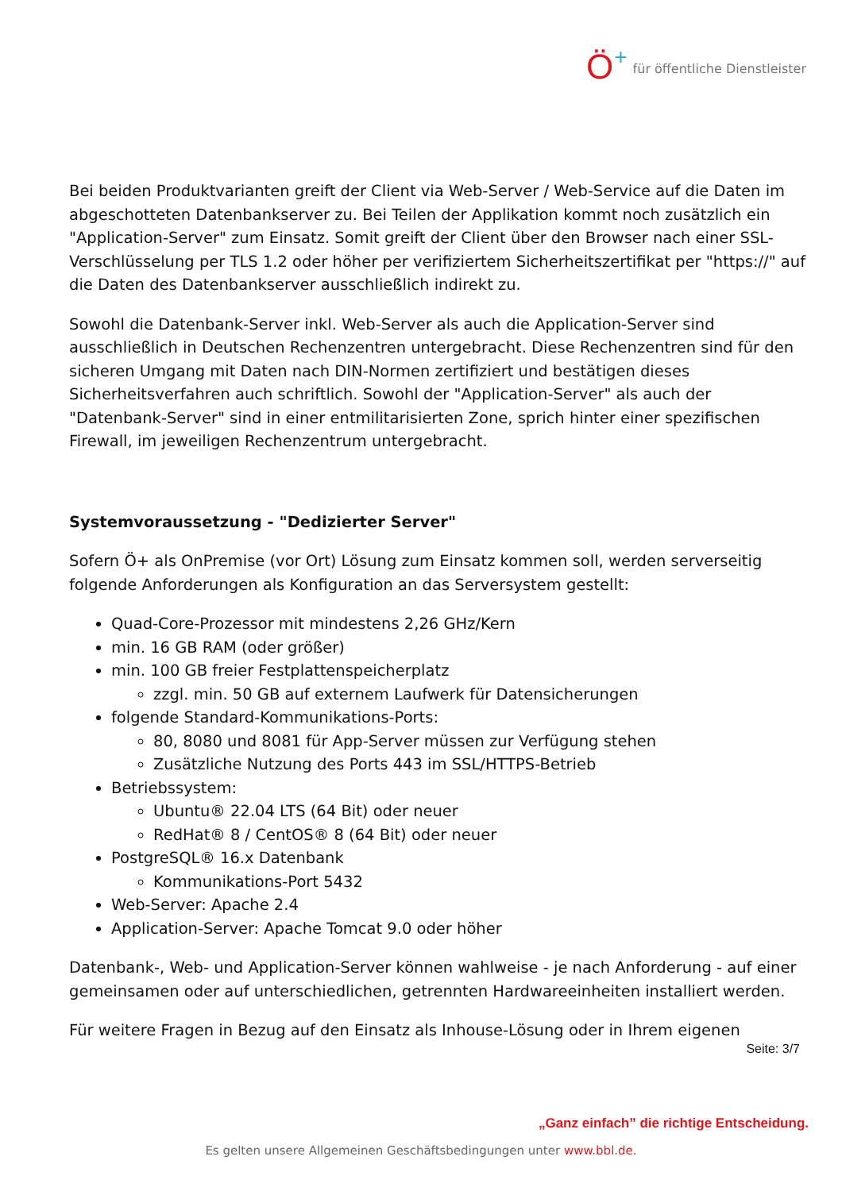Ö + für öffentliche Dienstleister
Bei beiden Produktvarianten greift der Client via Web-Server / Web-Service auf die Daten im abgeschotteten Datenbankserver zu. Bei Teilen der Applikation kommt noch zusätzlich ein "Application-Server" zum Einsatz. Somit greift der Client über den Browser nach einer SSL-Verschlüsselung per TLS 1.2 oder höher per verifiziertem Sicherheitszertifikat per "https://" auf die Daten des Datenbankserver ausschließlich indirekt zu.
Sowohl die Datenbank-Server inkl. Web-Server als auch die Application-Server sind ausschließlich in Deutschen Rechenzentren untergebracht. Diese Rechenzentren sind für den sicheren Umgang mit Daten nach DIN-Normen zertifiziert und bestätigen dieses Sicherheitsverfahren auch schriftlich. Sowohl der "Application-Server" als auch der "Datenbank-Server" sind in einer entmilitarisierten Zone, sprich hinter einer spezifischen Firewall, im jeweiligen Rechenzentrum untergebracht.
Systemvoraussetzung - "Dedizierter Server"
Sofern Ö+ als OnPremise (vor Ort) Lösung zum Einsatz kommen soll, werden serverseitig folgende Anforderungen als Konfiguration an das Serversystem gestellt:
Quad-Core-Prozessor mit mindestens 2,26 GHz/Kern
min. 16 GB RAM (oder größer)
min. 100 GB freier Festplattenspeicherplatz
zzgl. min. 50 GB auf externem Laufwerk für Datensicherungen
folgende Standard-Kommunikations-Ports:
80, 8080 und 8081 für App-Server müssen zur Verfügung stehen
Zusätzliche Nutzung des Ports 443 im SSL/HTTPS-Betrieb
Betriebssystem:
Ubuntu® 22.04 LTS (64 Bit) oder neuer
RedHat® 8 / CentOS® 8 (64 Bit) oder neuer
PostgreSQL® 16.x Datenbank
Kommunikations-Port 5432
Web-Server: Apache 2.4
Application-Server: Apache Tomcat 9.0 oder höher
Datenbank-, Web- und Application-Server können wahlweise - je nach Anforderung - auf einer gemeinsamen oder auf unterschiedlichen, getrennten Hardwareeinheiten installiert werden.
Für weitere Fragen in Bezug auf den Einsatz als Inhouse-Lösung oder in Ihrem eigenen
Seite: 3/7
„Ganz einfach” die richtige Entscheidung.
Es gelten unsere Allgemeinen Geschäftsbedingungen unter www.bbl.de.